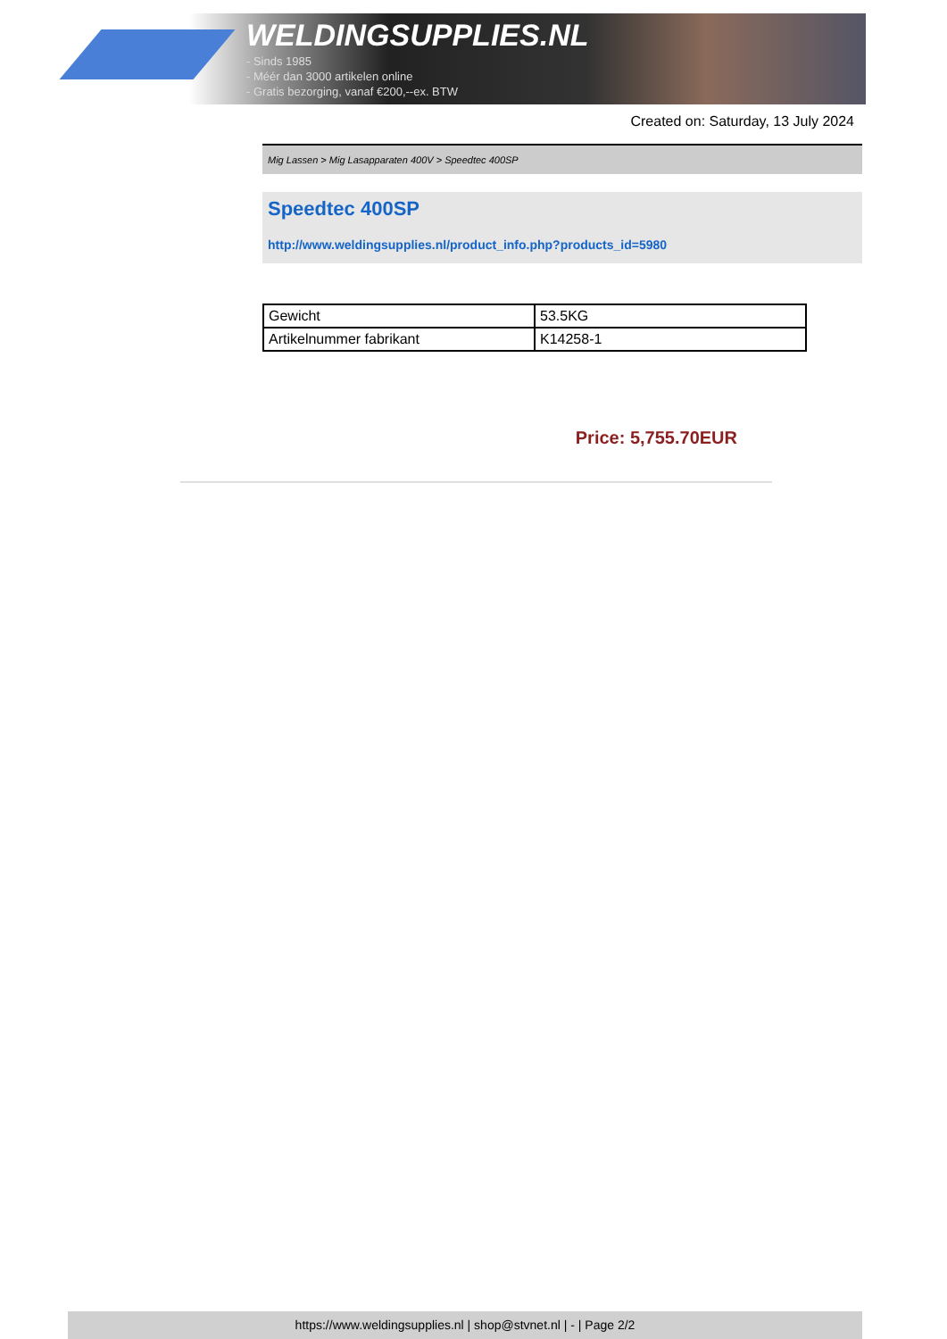WELDINGSUPPLIES.NL
- Sinds 1985
- Méér dan 3000 artikelen online
- Gratis bezorging, vanaf €200,--ex. BTW
Created on: Saturday, 13 July 2024
Mig Lassen > Mig Lasapparaten 400V > Speedtec 400SP
Speedtec 400SP
http://www.weldingsupplies.nl/product_info.php?products_id=5980
| Gewicht | 53.5KG |
| Artikelnummer fabrikant | K14258-1 |
Price: 5,755.70EUR
https://www.weldingsupplies.nl | shop@stvnet.nl | - | Page 2/2